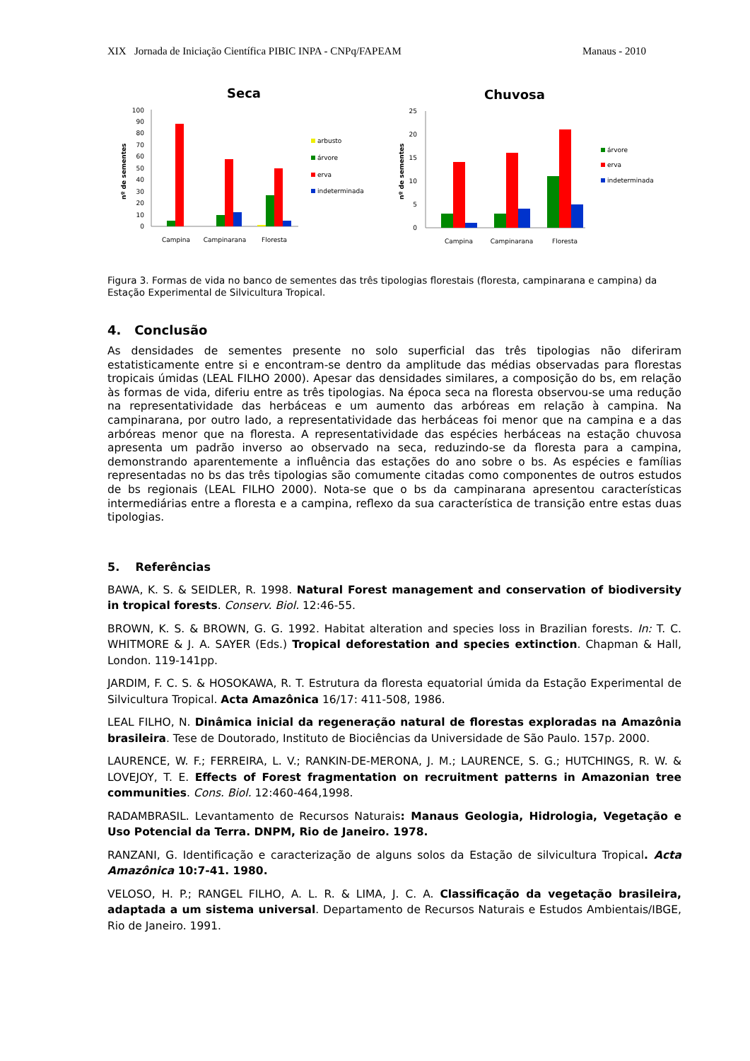XIX Jornada de Iniciação Científica PIBIC INPA - CNPq/FAPEAM Manaus - 2010
Seca
nº de sementes
0
10
20
30
40
50
60
70
80
90
100
Campina
Campinarana
Floresta
arbusto
árvore
erva
indeterminada
Chuvosa
nº de sementes
0
5
10
15
20
25
Campina
Campinarana
Floresta
árvore
erva
indeterminada
Figura 3. Formas de vida no banco de sementes das três tipologias florestais (floresta, campinarana e campina) da Estação Experimental de Silvicultura Tropical.
4. Conclusão
As densidades de sementes presente no solo superficial das três tipologias não diferiram estatisticamente entre si e encontram-se dentro da amplitude das médias observadas para florestas tropicais úmidas (LEAL FILHO 2000). Apesar das densidades similares, a composição do bs, em relação às formas de vida, diferiu entre as três tipologias. Na época seca na floresta observou-se uma redução na representatividade das herbáceas e um aumento das arbóreas em relação à campina. Na campinarana, por outro lado, a representatividade das herbáceas foi menor que na campina e a das arbóreas menor que na floresta. A representatividade das espécies herbáceas na estação chuvosa apresenta um padrão inverso ao observado na seca, reduzindo-se da floresta para a campina, demonstrando aparentemente a influência das estações do ano sobre o bs. As espécies e famílias representadas no bs das três tipologias são comumente citadas como componentes de outros estudos de bs regionais (LEAL FILHO 2000). Nota-se que o bs da campinarana apresentou características intermediárias entre a floresta e a campina, reflexo da sua característica de transição entre estas duas tipologias.
5. Referências
BAWA, K. S. & SEIDLER, R. 1998. Natural Forest management and conservation of biodiversity in tropical forests. Conserv. Biol. 12:46-55.
BROWN, K. S. & BROWN, G. G. 1992. Habitat alteration and species loss in Brazilian forests. In: T. C. WHITMORE & J. A. SAYER (Eds.) Tropical deforestation and species extinction. Chapman & Hall, London. 119-141pp.
JARDIM, F. C. S. & HOSOKAWA, R. T. Estrutura da floresta equatorial úmida da Estação Experimental de Silvicultura Tropical. Acta Amazônica 16/17: 411-508, 1986.
LEAL FILHO, N. Dinâmica inicial da regeneração natural de florestas exploradas na Amazônia brasileira. Tese de Doutorado, Instituto de Biociências da Universidade de São Paulo. 157p. 2000.
LAURENCE, W. F.; FERREIRA, L. V.; RANKIN-DE-MERONA, J. M.; LAURENCE, S. G.; HUTCHINGS, R. W. & LOVEJOY, T. E. Effects of Forest fragmentation on recruitment patterns in Amazonian tree communities. Cons. Biol. 12:460-464,1998.
RADAMBRASIL. Levantamento de Recursos Naturais: Manaus Geologia, Hidrologia, Vegetação e Uso Potencial da Terra. DNPM, Rio de Janeiro. 1978.
RANZANI, G. Identificação e caracterização de alguns solos da Estação de silvicultura Tropical. Acta Amazônica 10:7-41. 1980.
VELOSO, H. P.; RANGEL FILHO, A. L. R. & LIMA, J. C. A. Classificação da vegetação brasileira, adaptada a um sistema universal. Departamento de Recursos Naturais e Estudos Ambientais/IBGE, Rio de Janeiro. 1991.